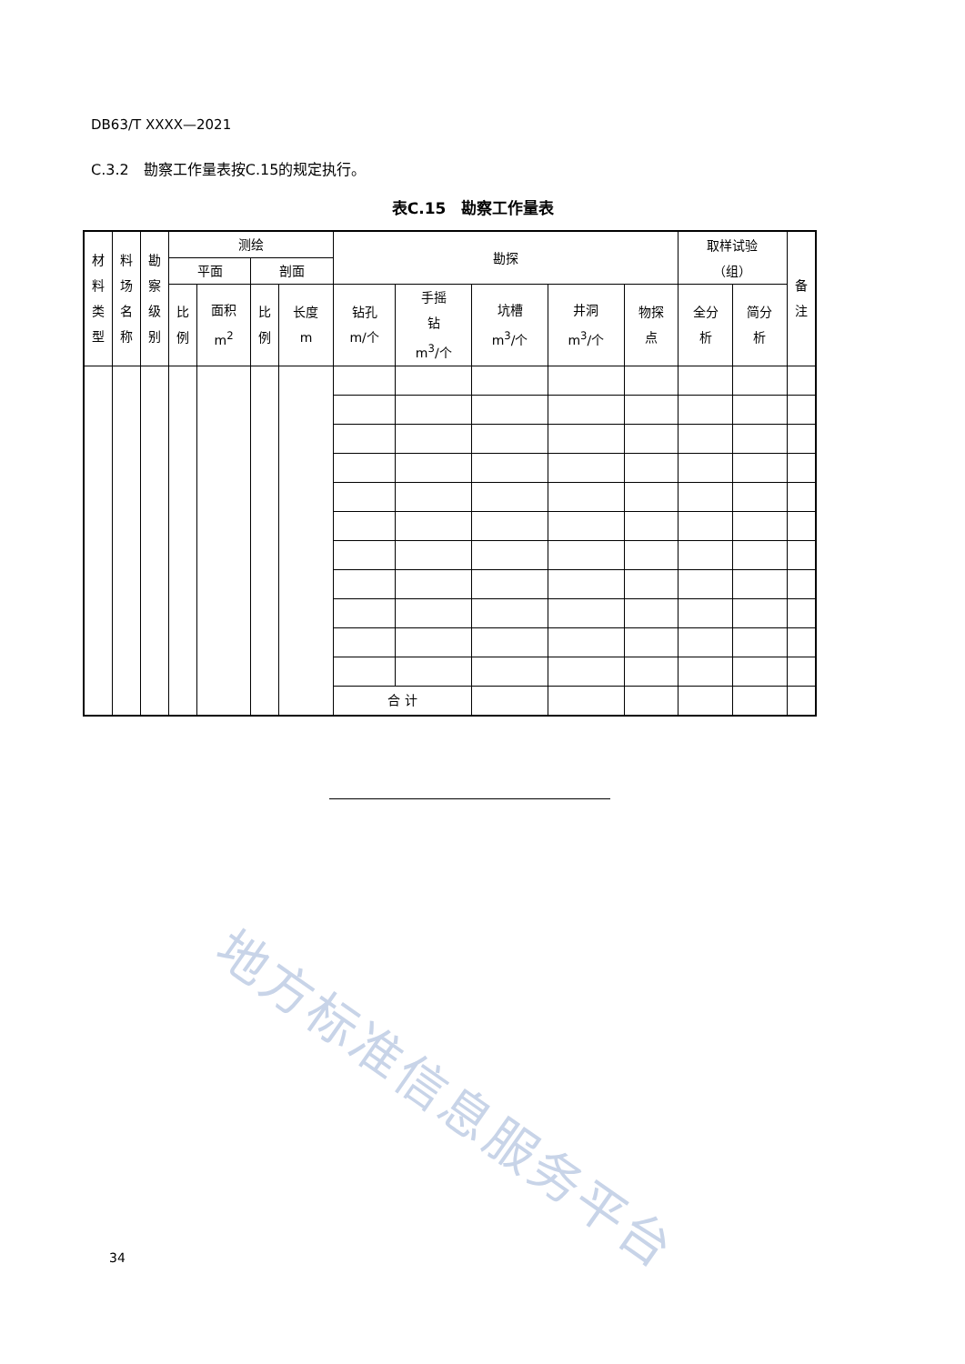DB63/T XXXX—2021
C.3.2　勘察工作量表按C.15的规定执行。
表C.15　勘察工作量表
| 材 料 类 型 | 料 场 名 称 | 勘 察 级 别 | 测绘 | | | | 勘探 | | | | | 取样试验 （组） | | 备 注 |
| --- | --- | --- | --- | --- | --- | --- | --- | --- | --- | --- | --- | --- | --- | --- |
| | | | 平面 | | 剖面 | | | | | | | | | |
| | | | 比 例 | 面积 m<sup>2</sup> | 比 例 | 长度 m | 钻孔 m/个 | 手摇 钻 m<sup>3</sup>/个 | 坑槽 m<sup>3</sup>/个 | 井洞 m<sup>3</sup>/个 | 物探 点 | 全分 析 | 简分 析 | |
| | | | | | | | 合 计 | | | | | | | |
地方标准信息服务平台
34